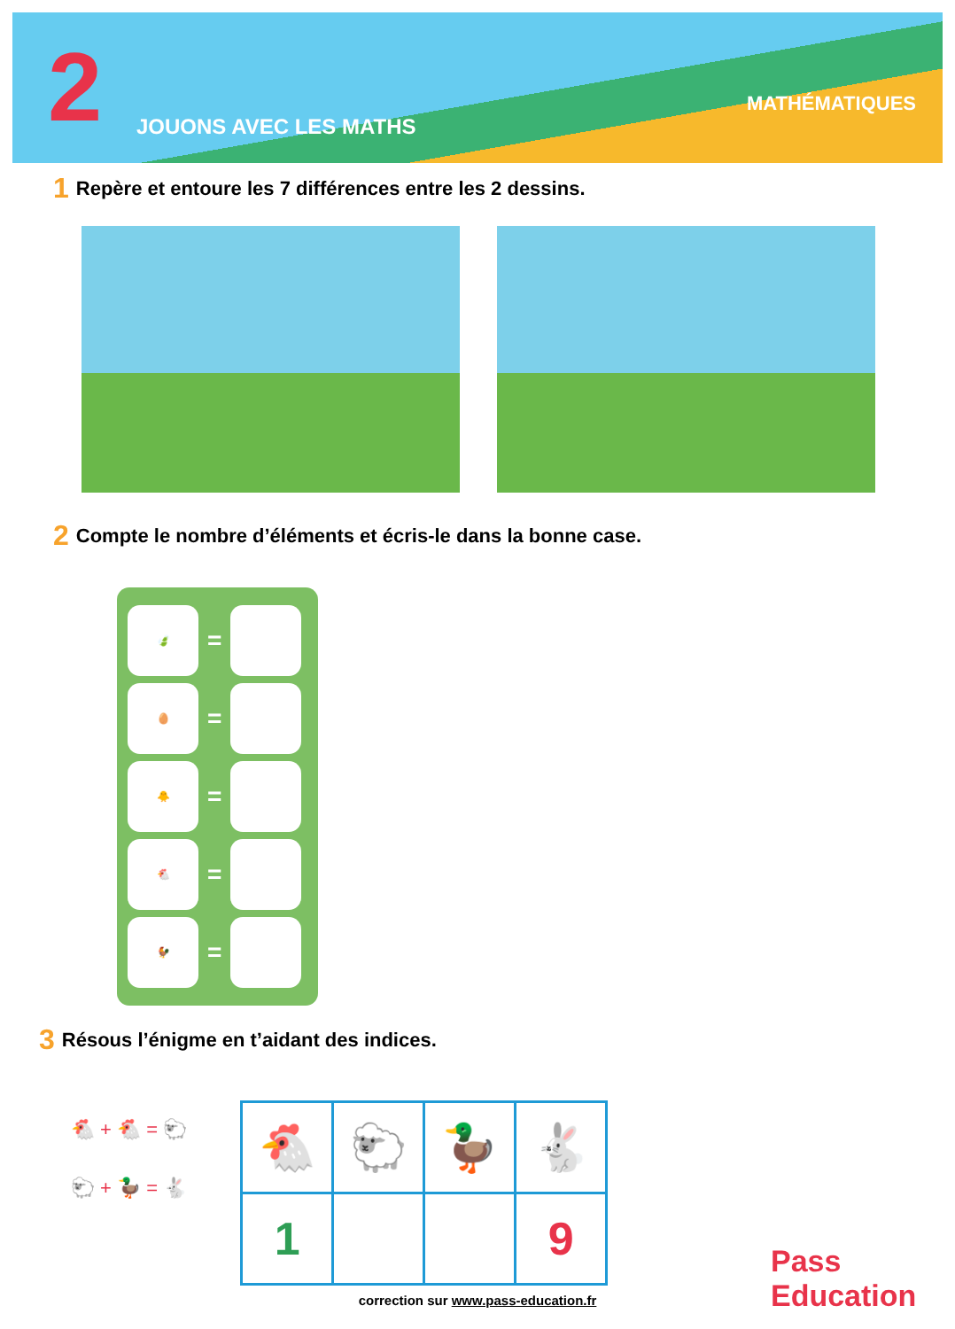2 JOUONS AVEC LES MATHS
MATHÉMATIQUES
1 Repère et entoure les 7 différences entre les 2 dessins.
2 Compte le nombre d’éléments et écris-le dans la bonne case.
🍃
=
🥚
=
🐥
=
🐔
=
🐓
=
3 Résous l’énigme en t’aidant des indices.
🐔 + 🐔 = 🐑
🐑 + 🦆 = 🐇
| 🐔 | 🐑 | 🦆 | 🐇 |
| 1 | | | 9 |
Pass
Education
correction sur www.pass-education.fr